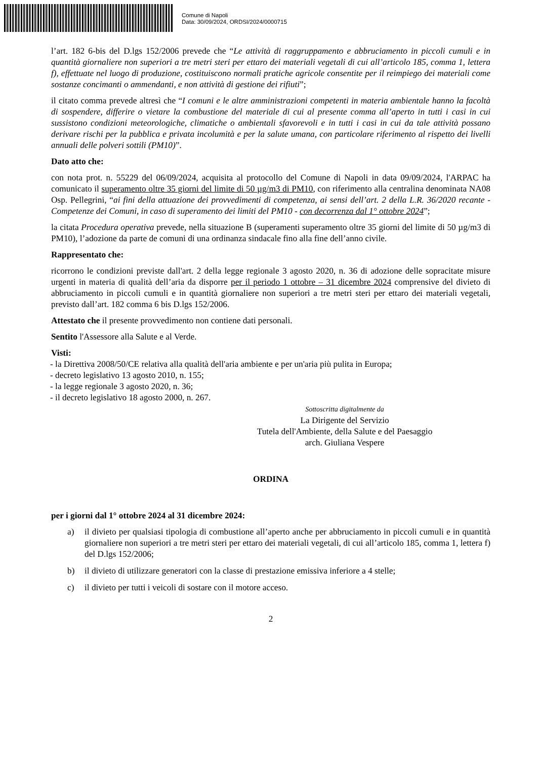Comune di Napoli
Data: 30/09/2024, ORDSI/2024/0000715
l’art. 182 6-bis del D.lgs 152/2006 prevede che “Le attività di raggruppamento e abbruciamento in piccoli cumuli e in quantità giornaliere non superiori a tre metri steri per ettaro dei materiali vegetali di cui all’articolo 185, comma 1, lettera f), effettuate nel luogo di produzione, costituiscono normali pratiche agricole consentite per il reimpiego dei materiali come sostanze concimanti o ammendanti, e non attività di gestione dei rifiuti”;
il citato comma prevede altresì che “I comuni e le altre amministrazioni competenti in materia ambientale hanno la facoltà di sospendere, differire o vietare la combustione del materiale di cui al presente comma all’aperto in tutti i casi in cui sussistono condizioni meteorologiche, climatiche o ambientali sfavorevoli e in tutti i casi in cui da tale attività possano derivare rischi per la pubblica e privata incolumità e per la salute umana, con particolare riferimento al rispetto dei livelli annuali delle polveri sottili (PM10)”.
Dato atto che:
con nota prot. n. 55229 del 06/09/2024, acquisita al protocollo del Comune di Napoli in data 09/09/2024, l'ARPAC ha comunicato il superamento oltre 35 giorni del limite di 50 µg/m3 di PM10, con riferimento alla centralina denominata NA08 Osp. Pellegrini, “ai fini della attuazione dei provvedimenti di competenza, ai sensi dell’art. 2 della L.R. 36/2020 recante - Competenze dei Comuni, in caso di superamento dei limiti del PM10 - con decorrenza dal 1° ottobre 2024”;
la citata Procedura operativa prevede, nella situazione B (superamenti superamento oltre 35 giorni del limite di 50 µg/m3 di PM10), l’adozione da parte de comuni di una ordinanza sindacale fino alla fine dell’anno civile.
Rappresentato che:
ricorrono le condizioni previste dall'art. 2 della legge regionale 3 agosto 2020, n. 36 di adozione delle sopracitate misure urgenti in materia di qualità dell’aria da disporre per il periodo 1 ottobre – 31 dicembre 2024 comprensive del divieto di abbruciamento in piccoli cumuli e in quantità giornaliere non superiori a tre metri steri per ettaro dei materiali vegetali, previsto dall’art. 182 comma 6 bis D.lgs 152/2006.
Attestato che il presente provvedimento non contiene dati personali.
Sentito l'Assessore alla Salute e al Verde.
Visti:
- la Direttiva 2008/50/CE relativa alla qualità dell'aria ambiente e per un'aria più pulita in Europa;
- decreto legislativo 13 agosto 2010, n. 155;
- la legge regionale 3 agosto 2020, n. 36;
- il decreto legislativo 18 agosto 2000, n. 267.
Sottoscritta digitalmente da
La Dirigente del Servizio
Tutela dell'Ambiente, della Salute e del Paesaggio
arch. Giuliana Vespere
ORDINA
per i giorni dal 1° ottobre 2024 al 31 dicembre 2024:
a) il divieto per qualsiasi tipologia di combustione all’aperto anche per abbruciamento in piccoli cumuli e in quantità giornaliere non superiori a tre metri steri per ettaro dei materiali vegetali, di cui all’articolo 185, comma 1, lettera f) del D.lgs 152/2006;
b) il divieto di utilizzare generatori con la classe di prestazione emissiva inferiore a 4 stelle;
c) il divieto per tutti i veicoli di sostare con il motore acceso.
2